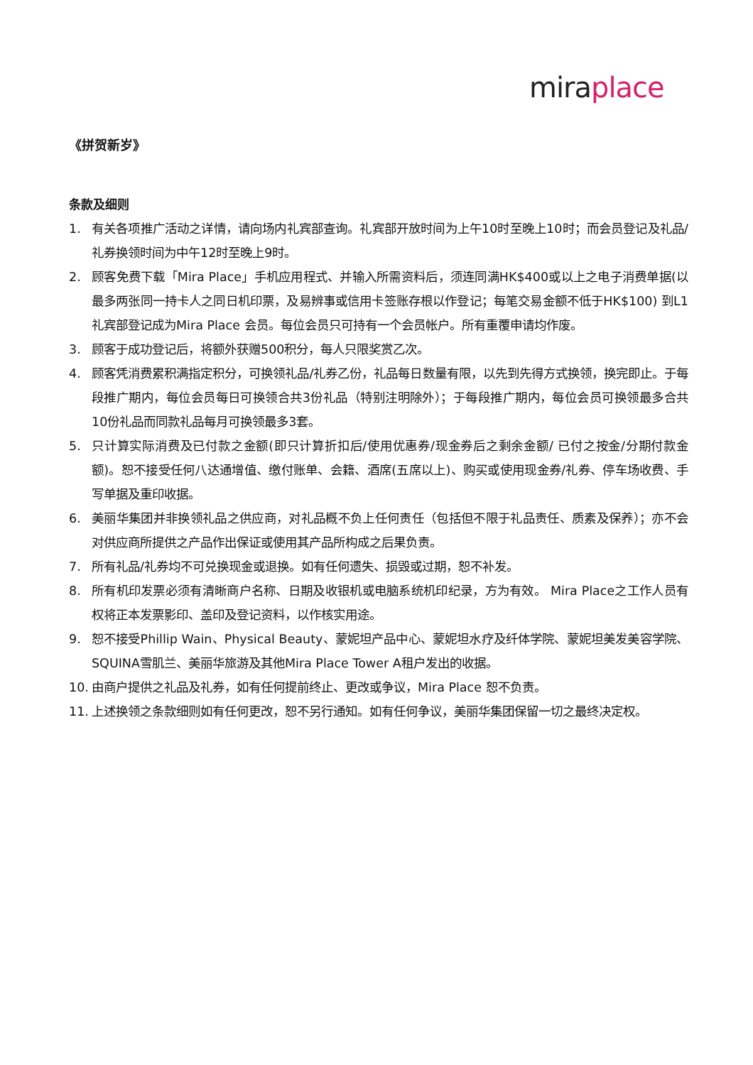mira place
《拼贺新岁》
条款及细则
1. 有关各项推广活动之详情，请向场内礼宾部查询。礼宾部开放时间为上午10时至晚上10时；而会员登记及礼品/礼券换领时间为中午12时至晚上9时。
2. 顾客免费下载「Mira Place」手机应用程式、并输入所需资料后，须连同满HK$400或以上之电子消费单据(以最多两张同一持卡人之同日机印票，及易辨事或信用卡签账存根以作登记；每笔交易金额不低于HK$100) 到L1礼宾部登记成为Mira Place 会员。每位会员只可持有一个会员帐户。所有重覆申请均作废。
3. 顾客于成功登记后，将额外获赠500积分，每人只限奖赏乙次。
4. 顾客凭消费累积满指定积分，可换领礼品/礼券乙份，礼品每日数量有限，以先到先得方式换领，换完即止。于每段推广期内，每位会员每日可换领合共3份礼品（特别注明除外）；于每段推广期内，每位会员可换领最多合共10份礼品而同款礼品每月可换领最多3套。
5. 只计算实际消费及已付款之金额(即只计算折扣后/使用优惠券/现金券后之剩余金额/ 已付之按金/分期付款金额)。恕不接受任何八达通增值、缴付账单、会籍、酒席(五席以上)、购买或使用现金券/礼券、停车场收费、手写单据及重印收据。
6. 美丽华集团并非换领礼品之供应商，对礼品概不负上任何责任（包括但不限于礼品责任、质素及保养）；亦不会对供应商所提供之产品作出保证或使用其产品所构成之后果负责。
7. 所有礼品/礼券均不可兑换现金或退换。如有任何遗失、损毁或过期，恕不补发。
8. 所有机印发票必须有清晰商户名称、日期及收银机或电脑系统机印纪录，方为有效。 Mira Place之工作人员有权将正本发票影印、盖印及登记资料，以作核实用途。
9. 恕不接受Phillip Wain、Physical Beauty、蒙妮坦产品中心、蒙妮坦水疗及纤体学院、蒙妮坦美发美容学院、SQUINA雪肌兰、美丽华旅游及其他Mira Place Tower A租户发出的收据。
10. 由商户提供之礼品及礼券，如有任何提前终止、更改或争议，Mira Place 恕不负责。
11. 上述换领之条款细则如有任何更改，恕不另行通知。如有任何争议，美丽华集团保留一切之最终决定权。